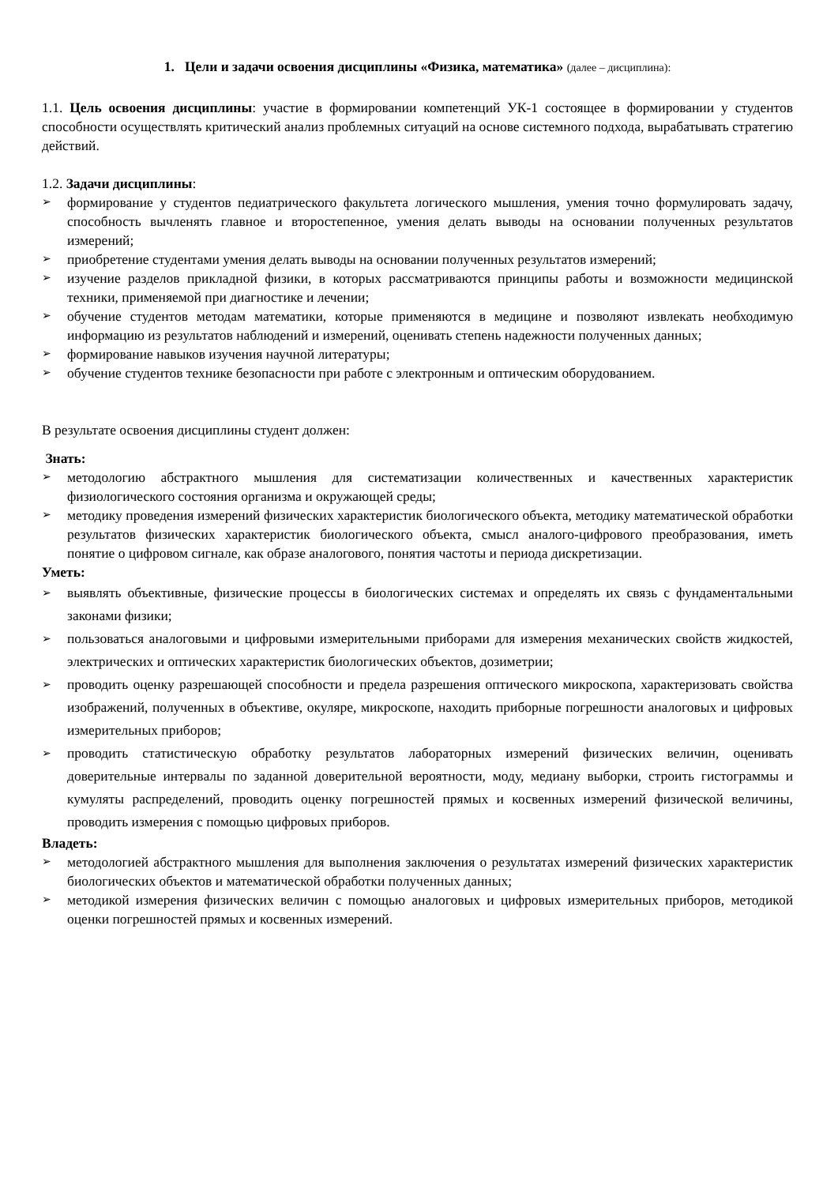1. Цели и задачи освоения дисциплины «Физика, математика» (далее – дисциплина):
1.1. Цель освоения дисциплины: участие в формировании компетенций УК-1 состоящее в формировании у студентов способности осуществлять критический анализ проблемных ситуаций на основе системного подхода, вырабатывать стратегию действий.
1.2. Задачи дисциплины:
➢ формирование у студентов педиатрического факультета логического мышления, умения точно формулировать задачу, способность вычленять главное и второстепенное, умения делать выводы на основании полученных результатов измерений;
➢ приобретение студентами умения делать выводы на основании полученных результатов измерений;
➢ изучение разделов прикладной физики, в которых рассматриваются принципы работы и возможности медицинской техники, применяемой при диагностике и лечении;
➢ обучение студентов методам математики, которые применяются в медицине и позволяют извлекать необходимую информацию из результатов наблюдений и измерений, оценивать степень надежности полученных данных;
➢ формирование навыков изучения научной литературы;
➢ обучение студентов технике безопасности при работе с электронным и оптическим оборудованием.
В результате освоения дисциплины студент должен:
Знать:
➢ методологию абстрактного мышления для систематизации количественных и качественных характеристик физиологического состояния организма и окружающей среды;
➢ методику проведения измерений физических характеристик биологического объекта, методику математической обработки результатов физических характеристик биологического объекта, смысл аналого-цифрового преобразования, иметь понятие о цифровом сигнале, как образе аналогового, понятия частоты и периода дискретизации.
Уметь:
➢ выявлять объективные, физические процессы в биологических системах и определять их связь с фундаментальными законами физики;
➢ пользоваться аналоговыми и цифровыми измерительными приборами для измерения механических свойств жидкостей, электрических и оптических характеристик биологических объектов, дозиметрии;
➢ проводить оценку разрешающей способности и предела разрешения оптического микроскопа, характеризовать свойства изображений, полученных в объективе, окуляре, микроскопе, находить приборные погрешности аналоговых и цифровых измерительных приборов;
➢ проводить статистическую обработку результатов лабораторных измерений физических величин, оценивать доверительные интервалы по заданной доверительной вероятности, моду, медиану выборки, строить гистограммы и кумуляты распределений, проводить оценку погрешностей прямых и косвенных измерений физической величины, проводить измерения с помощью цифровых приборов.
Владеть:
➢ методологией абстрактного мышления для выполнения заключения о результатах измерений физических характеристик биологических объектов и математической обработки полученных данных;
➢ методикой измерения физических величин с помощью аналоговых и цифровых измерительных приборов, методикой оценки погрешностей прямых и косвенных измерений.